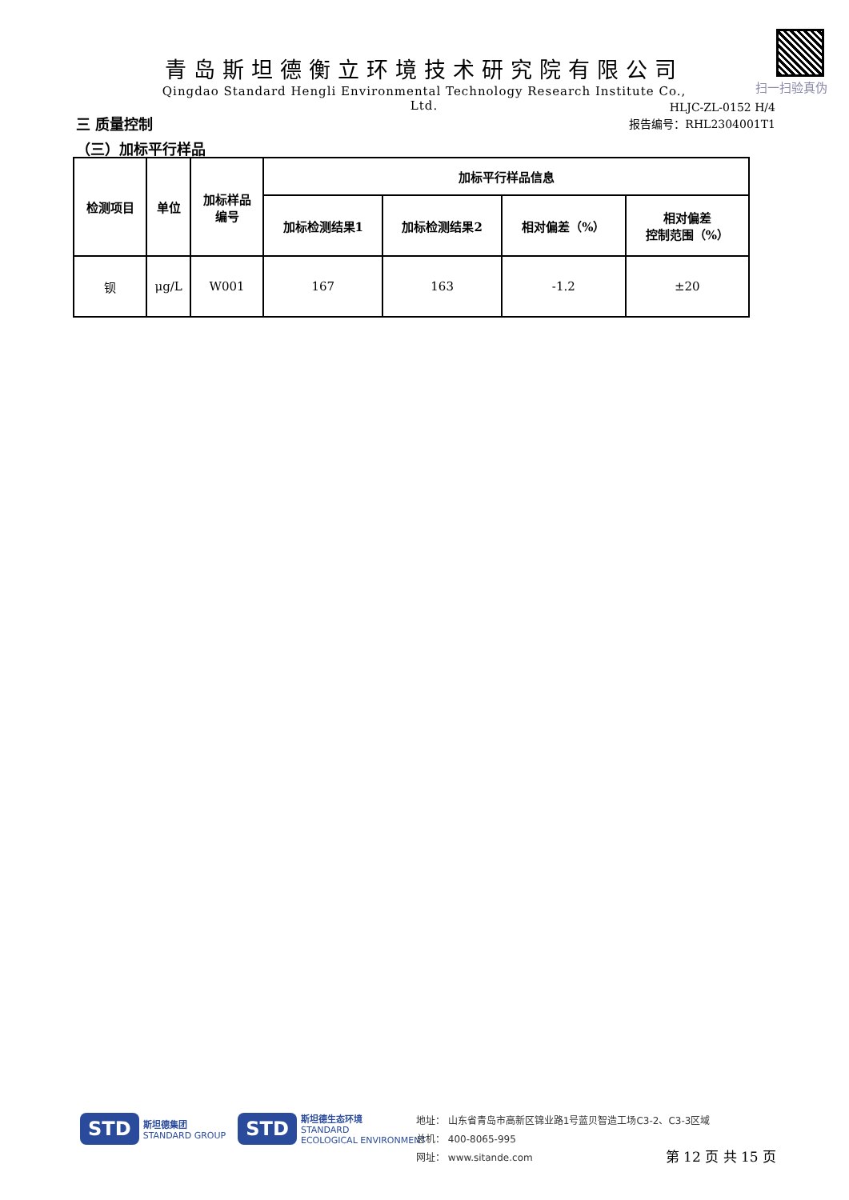青岛斯坦德衡立环境技术研究院有限公司
Qingdao Standard Hengli Environmental Technology Research Institute Co., Ltd.
扫一扫验真伪
HLJC-ZL-0152 H/4
报告编号：RHL2304001T1
三 质量控制
（三）加标平行样品
| 检测项目 | 单位 | 加标样品 编号 | 加标平行样品信息 | | | |
| --- | --- | --- | --- | --- | --- | --- |
| | | | 加标检测结果1 | 加标检测结果2 | 相对偏差（%） | 相对偏差 控制范围（%） |
| 钡 | μg/L | W001 | 167 | 163 | -1.2 | ±20 |
STD 斯坦德集团
STANDARD GROUP STD 斯坦德生态环境
STANDARD
ECOLOGICAL ENVIRONMENT
地址： 山东省青岛市高新区锦业路1号蓝贝智造工场C3-2、C3-3区域
总机： 400-8065-995
网址： www.sitande.com
第 12 页 共 15 页